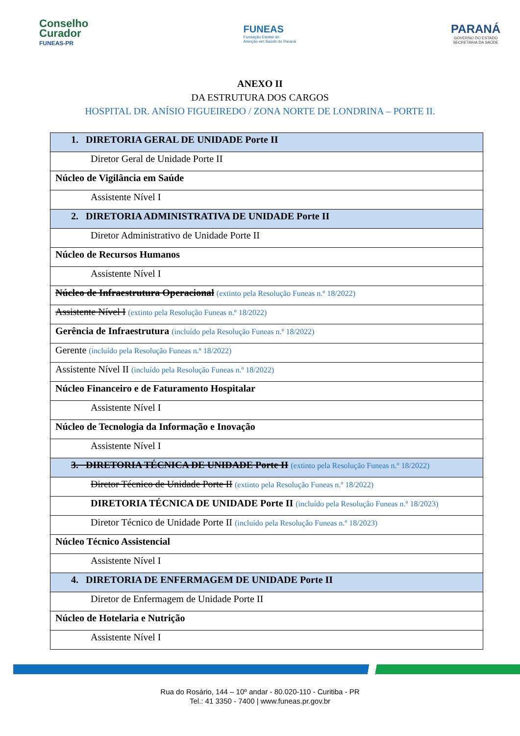Conselho
Curador
FUNEAS-PR
FUNEAS
Fundação Estatal de
Atenção em Saúde do Paraná
PARANÁ
GOVERNO DO ESTADO
SECRETARIA DA SAÚDE
ANEXO II
DA ESTRUTURA DOS CARGOS
HOSPITAL DR. ANÍSIO FIGUEIREDO / ZONA NORTE DE LONDRINA – PORTE II.
| 1. DIRETORIA GERAL DE UNIDADE Porte II |
| Diretor Geral de Unidade Porte II |
| Núcleo de Vigilância em Saúde |
| Assistente Nível I |
| 2. DIRETORIA ADMINISTRATIVA DE UNIDADE Porte II |
| Diretor Administrativo de Unidade Porte II |
| Núcleo de Recursos Humanos |
| Assistente Nível I |
| Núcleo de Infraestrutura Operacional (extinto pela Resolução Funeas n.º 18/2022) |
| Assistente Nível I (extinto pela Resolução Funeas n.º 18/2022) |
| Gerência de Infraestrutura (incluído pela Resolução Funeas n.º 18/2022) |
| Gerente (incluído pela Resolução Funeas n.º 18/2022) |
| Assistente Nível II (incluído pela Resolução Funeas n.º 18/2022) |
| Núcleo Financeiro e de Faturamento Hospitalar |
| Assistente Nível I |
| Núcleo de Tecnologia da Informação e Inovação |
| Assistente Nível I |
| 3. DIRETORIA TÉCNICA DE UNIDADE Porte II (extinto pela Resolução Funeas n.º 18/2022) |
| Diretor Técnico de Unidade Porte II (extinto pela Resolução Funeas n.º 18/2022) |
| DIRETORIA TÉCNICA DE UNIDADE Porte II (incluído pela Resolução Funeas n.º 18/2023) |
| Diretor Técnico de Unidade Porte II (incluído pela Resolução Funeas n.º 18/2023) |
| Núcleo Técnico Assistencial |
| Assistente Nível I |
| 4. DIRETORIA DE ENFERMAGEM DE UNIDADE Porte II |
| Diretor de Enfermagem de Unidade Porte II |
| Núcleo de Hotelaria e Nutrição |
| Assistente Nível I |
Rua do Rosário, 144 – 10º andar - 80.020-110 - Curitiba - PR
Tel.: 41 3350 - 7400 | www.funeas.pr.gov.br